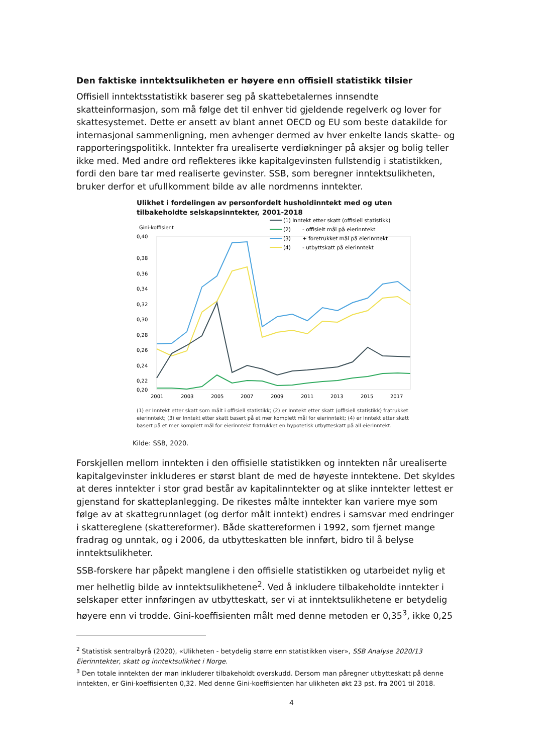Den faktiske inntektsulikheten er høyere enn offisiell statistikk tilsier
Offisiell inntektsstatistikk baserer seg på skattebetalernes innsendte skatteinformasjon, som må følge det til enhver tid gjeldende regelverk og lover for skattesystemet. Dette er ansett av blant annet OECD og EU som beste datakilde for internasjonal sammenligning, men avhenger dermed av hver enkelte lands skatte- og rapporteringspolitikk. Inntekter fra urealiserte verdiøkninger på aksjer og bolig teller ikke med. Med andre ord reflekteres ikke kapitalgevinsten fullstendig i statistikken, fordi den bare tar med realiserte gevinster. SSB, som beregner inntektsulikheten, bruker derfor et ufullkomment bilde av alle nordmenns inntekter.
Ulikhet i fordelingen av personfordelt husholdinntekt med og uten tilbakeholdte selskapsinntekter, 2001-2018
Gini-koffisient
0,40
0,38
0,36
0,34
0,32
0,30
0,28
0,26
0,24
0,22
0,20
2001
2003
2005
2007
2009
2011
2013
2015
2017
(1) Inntekt etter skatt (offisiell statistikk)
(2)
- offisielt mål på eierinntekt
(3)
+ foretrukket mål på eierinntekt
(4)
- utbyttskatt på eierinntekt
(1) er Inntekt etter skatt som målt i offisiell statistikk; (2) er Inntekt etter skatt (offisiell statistikk) fratrukket eierinntekt; (3) er Inntekt etter skatt basert på et mer komplett mål for eierinntekt; (4) er Inntekt etter skatt basert på et mer komplett mål for eierinntekt fratrukket en hypotetisk utbytteskatt på all eierinntekt.
Kilde: SSB, 2020.
Forskjellen mellom inntekten i den offisielle statistikken og inntekten når urealiserte kapitalgevinster inkluderes er størst blant de med de høyeste inntektene. Det skyldes at deres inntekter i stor grad består av kapitalinntekter og at slike inntekter lettest er gjenstand for skatteplanlegging. De rikestes målte inntekter kan variere mye som følge av at skattegrunnlaget (og derfor målt inntekt) endres i samsvar med endringer i skattereglene (skattereformer). Både skattereformen i 1992, som fjernet mange fradrag og unntak, og i 2006, da utbytteskatten ble innført, bidro til å belyse inntektsulikheter.
SSB-forskere har påpekt manglene i den offisielle statistikken og utarbeidet nylig et mer helhetlig bilde av inntektsulikhetene<sup>2</sup>. Ved å inkludere tilbakeholdte inntekter i selskaper etter innføringen av utbytteskatt, ser vi at inntektsulikhetene er betydelig høyere enn vi trodde. Gini-koeffisienten målt med denne metoden er 0,35<sup>3</sup>, ikke 0,25
<sup>2</sup> Statistisk sentralbyrå (2020), «Ulikheten - betydelig større enn statistikken viser», SSB Analyse 2020/13 Eierinntekter, skatt og inntektsulikhet i Norge.
<sup>3</sup> Den totale inntekten der man inkluderer tilbakeholdt overskudd. Dersom man påregner utbytteskatt på denne inntekten, er Gini-koeffisienten 0,32. Med denne Gini-koeffisienten har ulikheten økt 23 pst. fra 2001 til 2018.
4